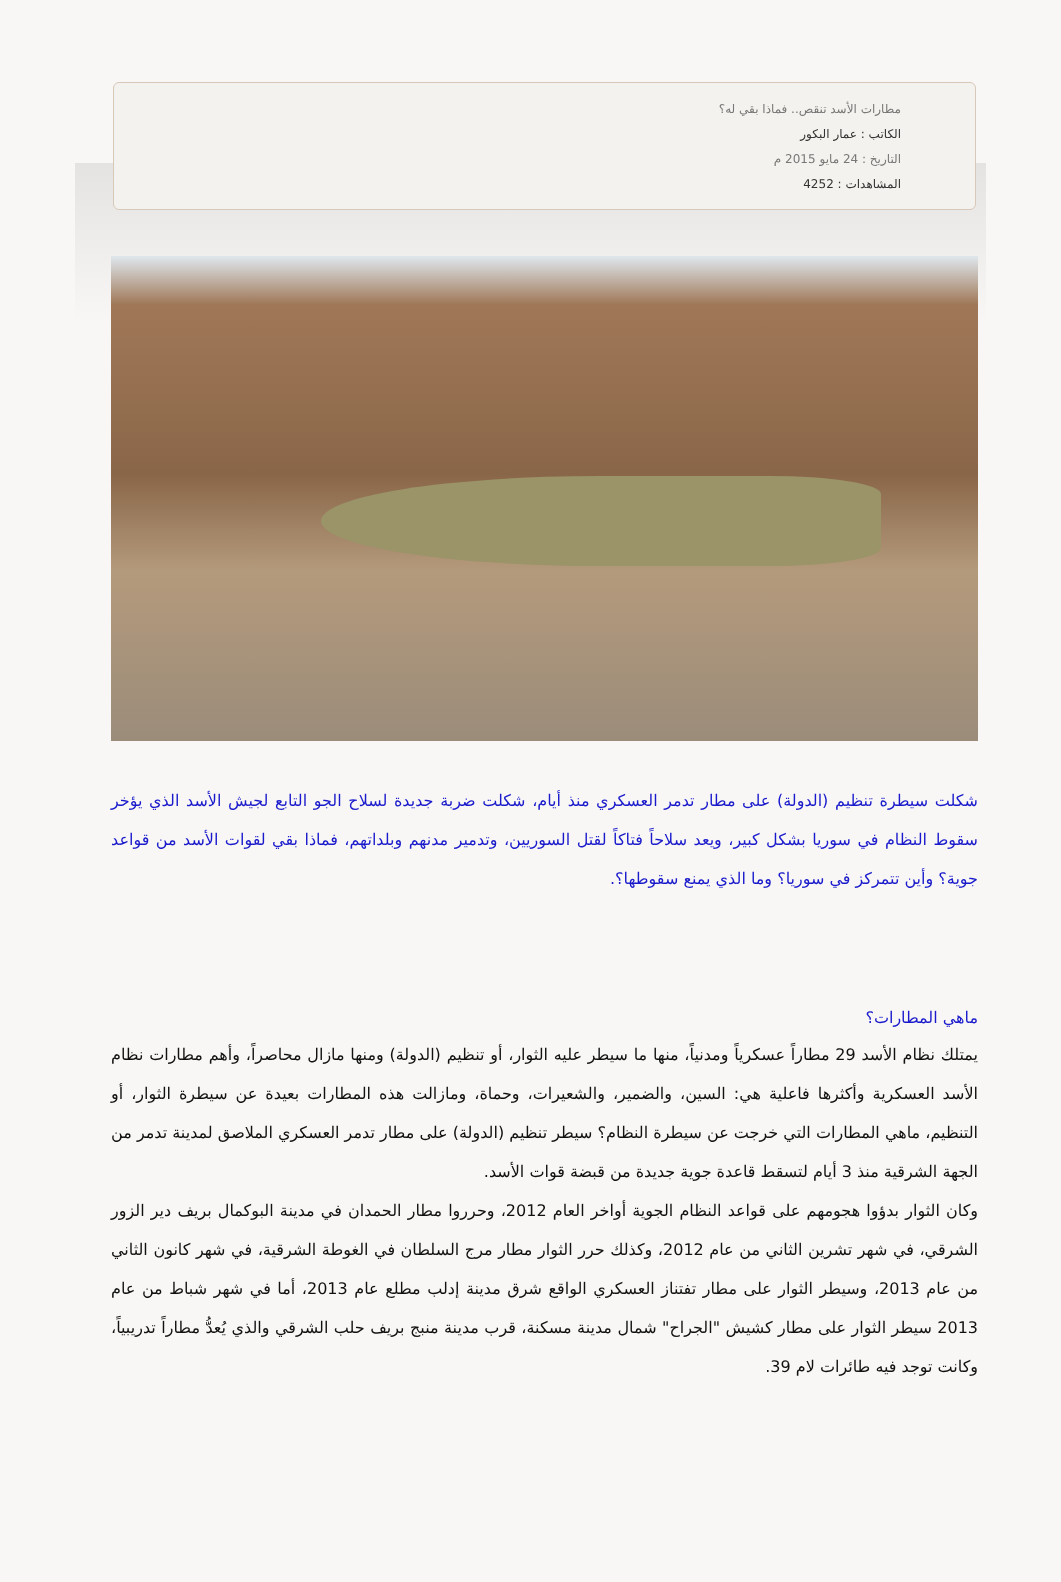مطارات الأسد تنقص.. فماذا بقي له؟
الكاتب : عمار البكور
التاريخ : 24 مايو 2015 م
المشاهدات : 4252
شكلت سيطرة تنظيم (الدولة) على مطار تدمر العسكري منذ أيام، شكلت ضربة جديدة لسلاح الجو التابع لجيش الأسد الذي يؤخر سقوط النظام في سوريا بشكل كبير، ويعد سلاحاً فتاكاً لقتل السوريين، وتدمير مدنهم وبلداتهم، فماذا بقي لقوات الأسد من قواعد جوية؟ وأين تتمركز في سوريا؟ وما الذي يمنع سقوطها؟.
ماهي المطارات؟
يمتلك نظام الأسد 29 مطاراً عسكرياً ومدنياً، منها ما سيطر عليه الثوار، أو تنظيم (الدولة) ومنها مازال محاصراً، وأهم مطارات نظام الأسد العسكرية وأكثرها فاعلية هي: السين، والضمير، والشعيرات، وحماة، ومازالت هذه المطارات بعيدة عن سيطرة الثوار، أو التنظيم، ماهي المطارات التي خرجت عن سيطرة النظام؟ سيطر تنظيم (الدولة) على مطار تدمر العسكري الملاصق لمدينة تدمر من الجهة الشرقية منذ 3 أيام لتسقط قاعدة جوية جديدة من قبضة قوات الأسد.
وكان الثوار بدؤوا هجومهم على قواعد النظام الجوية أواخر العام 2012، وحرروا مطار الحمدان في مدينة البوكمال بريف دير الزور الشرقي، في شهر تشرين الثاني من عام 2012، وكذلك حرر الثوار مطار مرج السلطان في الغوطة الشرقية، في شهر كانون الثاني من عام 2013، وسيطر الثوار على مطار تفتناز العسكري الواقع شرق مدينة إدلب مطلع عام 2013، أما في شهر شباط من عام 2013 سيطر الثوار على مطار كشيش "الجراح" شمال مدينة مسكنة، قرب مدينة منبج بريف حلب الشرقي والذي يُعدُّ مطاراً تدريبياً، وكانت توجد فيه طائرات لام 39.